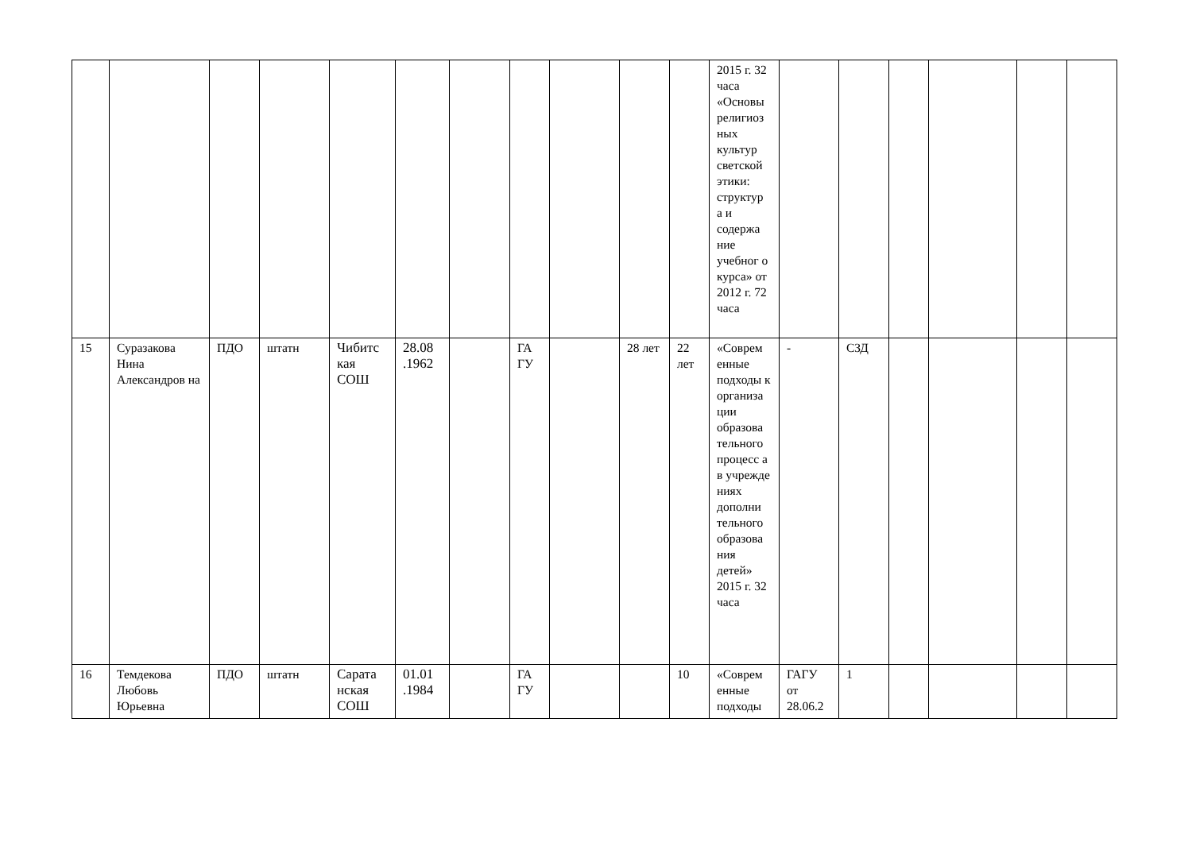| | | | | | | | | | | | 2015 г. 32 часа «Основы религиоз ных культур светской этики: структур а и содержа ние учебног о курса» от 2012 г. 72 часа | | | | | | |
| 15 | Суразакова Нина Александров на | ПДО | штатн | Чибитс кая СОШ | 28.08 .1962 | | ГА ГУ | | 28 лет | 22 лет | «Соврем енные подходы к организа ции образова тельного процесс а в учрежде ниях дополни тельного образова ния детей» 2015 г. 32 часа | - | СЗД | | | | |
| 16 | Темдекова Любовь Юрьевна | ПДО | штатн | Сарата нская СОШ | 01.01 .1984 | | ГА ГУ | | | 10 | «Соврем енные подходы | ГАГУ от 28.06.2 | 1 | | | | |